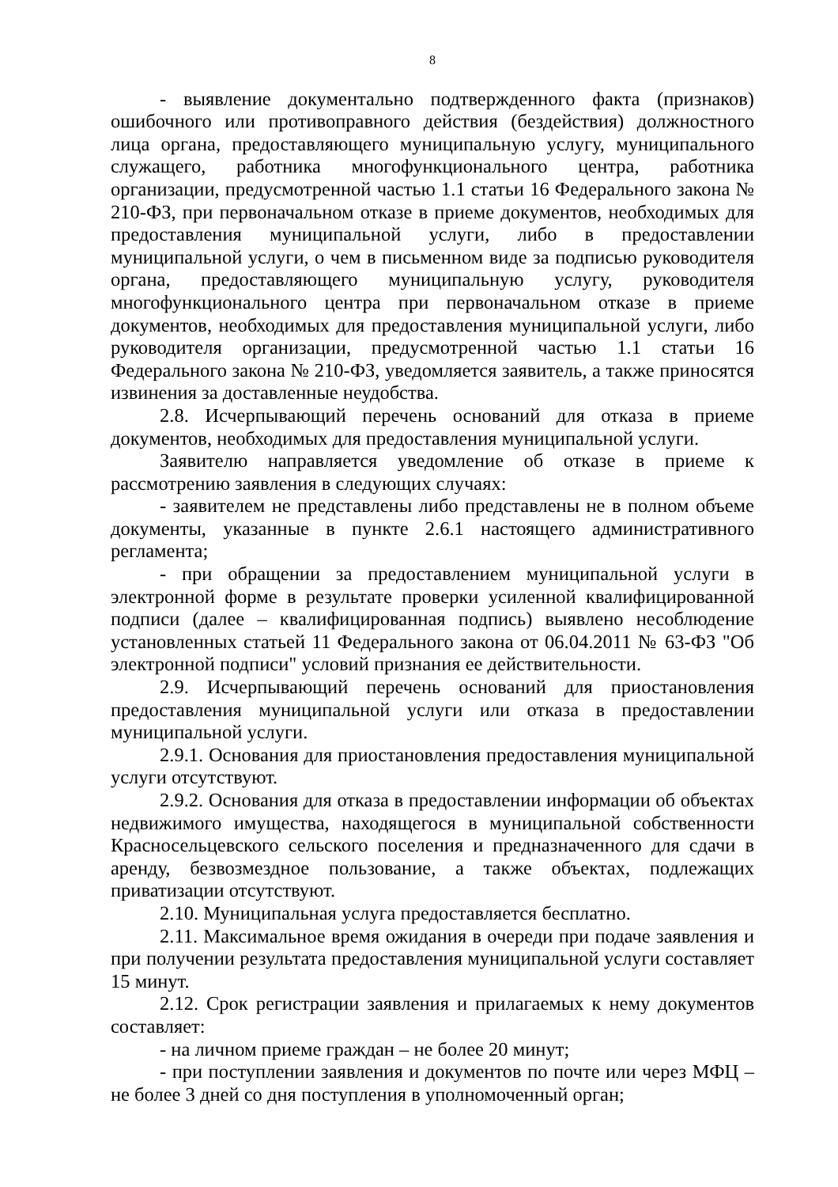8
- выявление документально подтвержденного факта (признаков) ошибочного или противоправного действия (бездействия) должностного лица органа, предоставляющего муниципальную услугу, муниципального служащего, работника многофункционального центра, работника организации, предусмотренной частью 1.1 статьи 16 Федерального закона № 210-ФЗ, при первоначальном отказе в приеме документов, необходимых для предоставления муниципальной услуги, либо в предоставлении муниципальной услуги, о чем в письменном виде за подписью руководителя органа, предоставляющего муниципальную услугу, руководителя многофункционального центра при первоначальном отказе в приеме документов, необходимых для предоставления муниципальной услуги, либо руководителя организации, предусмотренной частью 1.1 статьи 16 Федерального закона № 210-ФЗ, уведомляется заявитель, а также приносятся извинения за доставленные неудобства.
2.8. Исчерпывающий перечень оснований для отказа в приеме документов, необходимых для предоставления муниципальной услуги.
Заявителю направляется уведомление об отказе в приеме к рассмотрению заявления в следующих случаях:
- заявителем не представлены либо представлены не в полном объеме документы, указанные в пункте 2.6.1 настоящего административного регламента;
- при обращении за предоставлением муниципальной услуги в электронной форме в результате проверки усиленной квалифицированной подписи (далее – квалифицированная подпись) выявлено несоблюдение установленных статьей 11 Федерального закона от 06.04.2011 № 63-ФЗ "Об электронной подписи" условий признания ее действительности.
2.9. Исчерпывающий перечень оснований для приостановления предоставления муниципальной услуги или отказа в предоставлении муниципальной услуги.
2.9.1. Основания для приостановления предоставления муниципальной услуги отсутствуют.
2.9.2. Основания для отказа в предоставлении информации об объектах недвижимого имущества, находящегося в муниципальной собственности Красносельцевского сельского поселения и предназначенного для сдачи в аренду, безвозмездное пользование, а также объектах, подлежащих приватизации отсутствуют.
2.10. Муниципальная услуга предоставляется бесплатно.
2.11. Максимальное время ожидания в очереди при подаче заявления и при получении результата предоставления муниципальной услуги составляет 15 минут.
2.12. Срок регистрации заявления и прилагаемых к нему документов составляет:
- на личном приеме граждан – не более 20 минут;
- при поступлении заявления и документов по почте или через МФЦ – не более 3 дней со дня поступления в уполномоченный орган;